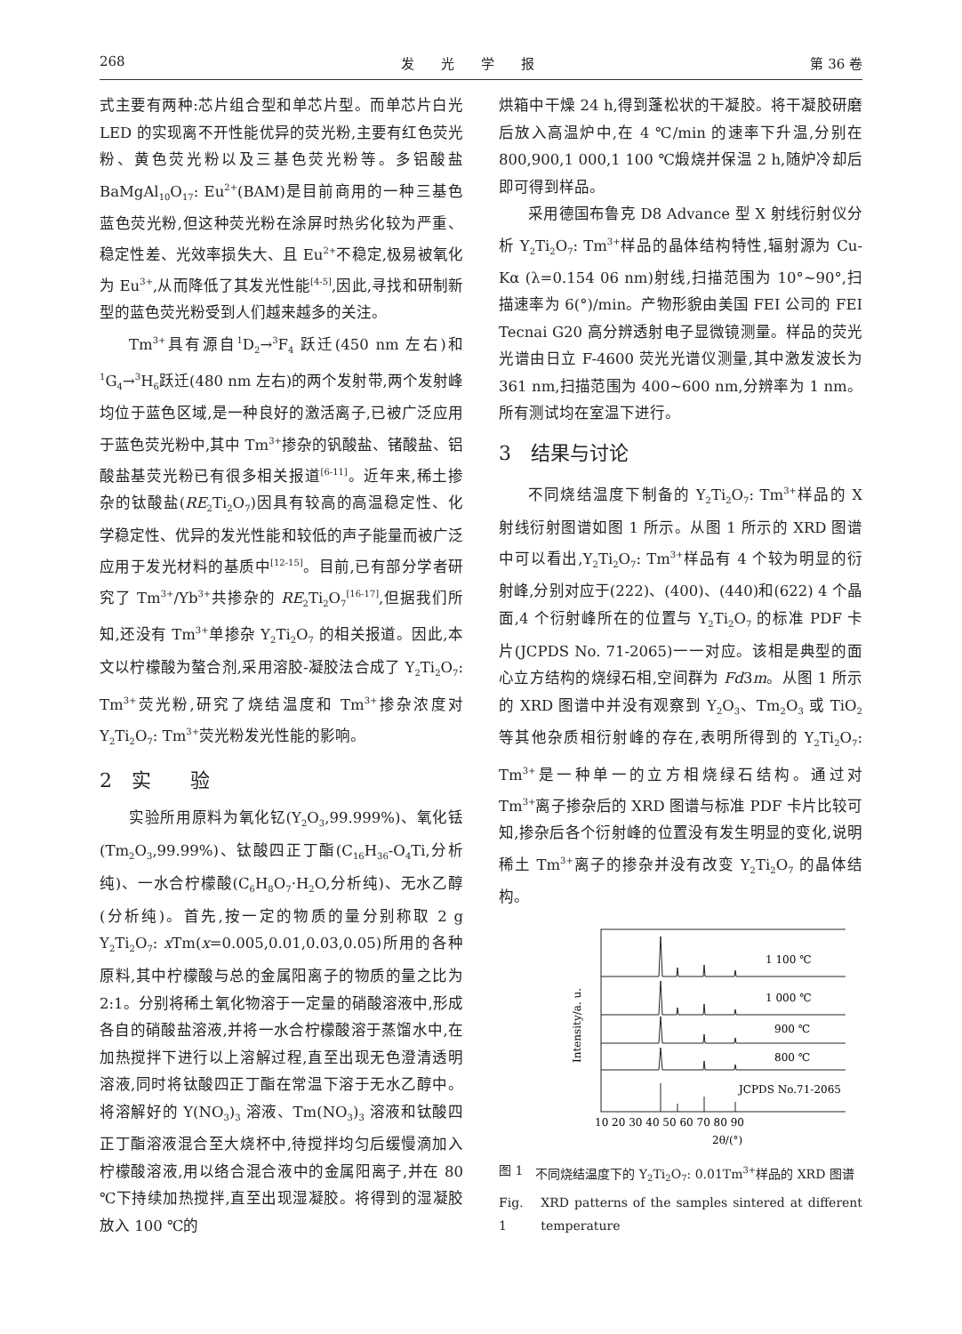268 发　　光　　学　　报 第 36 卷
式主要有两种:芯片组合型和单芯片型。而单芯片白光 LED 的实现离不开性能优异的荧光粉,主要有红色荧光粉、黄色荧光粉以及三基色荧光粉等。多铝酸盐 BaMgAl<sub>10</sub>O<sub>17</sub>: Eu<sup>2+</sup>(BAM)是目前商用的一种三基色蓝色荧光粉,但这种荧光粉在涂屏时热劣化较为严重、稳定性差、光效率损失大、且 Eu<sup>2+</sup>不稳定,极易被氧化为 Eu<sup>3+</sup>,从而降低了其发光性能<sup>[4-5]</sup>,因此,寻找和研制新型的蓝色荧光粉受到人们越来越多的关注。
Tm<sup>3+</sup>具有源自<sup>1</sup>D<sub>2</sub>→<sup>3</sup>F<sub>4</sub> 跃迁(450 nm 左右)和<sup>1</sup>G<sub>4</sub>→<sup>3</sup>H<sub>6</sub>跃迁(480 nm 左右)的两个发射带,两个发射峰均位于蓝色区域,是一种良好的激活离子,已被广泛应用于蓝色荧光粉中,其中 Tm<sup>3+</sup>掺杂的钒酸盐、锗酸盐、铝酸盐基荧光粉已有很多相关报道<sup>[6-11]</sup>。近年来,稀土掺杂的钛酸盐(RE<sub>2</sub>Ti<sub>2</sub>O<sub>7</sub>)因具有较高的高温稳定性、化学稳定性、优异的发光性能和较低的声子能量而被广泛应用于发光材料的基质中<sup>[12-15]</sup>。目前,已有部分学者研究了 Tm<sup>3+</sup>/Yb<sup>3+</sup>共掺杂的 RE<sub>2</sub>Ti<sub>2</sub>O<sub>7</sub><sup>[16-17]</sup>,但据我们所知,还没有 Tm<sup>3+</sup>单掺杂 Y<sub>2</sub>Ti<sub>2</sub>O<sub>7</sub> 的相关报道。因此,本文以柠檬酸为螯合剂,采用溶胶-凝胶法合成了 Y<sub>2</sub>Ti<sub>2</sub>O<sub>7</sub>: Tm<sup>3+</sup>荧光粉,研究了烧结温度和 Tm<sup>3+</sup>掺杂浓度对 Y<sub>2</sub>Ti<sub>2</sub>O<sub>7</sub>: Tm<sup>3+</sup>荧光粉发光性能的影响。
2　实　　验
实验所用原料为氧化钇(Y<sub>2</sub>O<sub>3</sub>,99.999%)、氧化铥(Tm<sub>2</sub>O<sub>3</sub>,99.99%)、钛酸四正丁酯(C<sub>16</sub>H<sub>36</sub>-O<sub>4</sub>Ti,分析纯)、一水合柠檬酸(C<sub>6</sub>H<sub>8</sub>O<sub>7</sub>·H<sub>2</sub>O,分析纯)、无水乙醇(分析纯)。首先,按一定的物质的量分别称取 2 g Y<sub>2</sub>Ti<sub>2</sub>O<sub>7</sub>: x Tm(x=0.005,0.01,0.03,0.05)所用的各种原料,其中柠檬酸与总的金属阳离子的物质的量之比为 2:1。分别将稀土氧化物溶于一定量的硝酸溶液中,形成各自的硝酸盐溶液,并将一水合柠檬酸溶于蒸馏水中,在加热搅拌下进行以上溶解过程,直至出现无色澄清透明溶液,同时将钛酸四正丁酯在常温下溶于无水乙醇中。将溶解好的 Y(NO<sub>3</sub>)<sub>3</sub> 溶液、Tm(NO<sub>3</sub>)<sub>3</sub> 溶液和钛酸四正丁酯溶液混合至大烧杯中,待搅拌均匀后缓慢滴加入柠檬酸溶液,用以络合混合液中的金属阳离子,并在 80 ℃下持续加热搅拌,直至出现湿凝胶。将得到的湿凝胶放入 100 ℃的
烘箱中干燥 24 h,得到蓬松状的干凝胶。将干凝胶研磨后放入高温炉中,在 4 ℃/min 的速率下升温,分别在 800,900,1 000,1 100 ℃煅烧并保温 2 h,随炉冷却后即可得到样品。
采用德国布鲁克 D8 Advance 型 X 射线衍射仪分析 Y<sub>2</sub>Ti<sub>2</sub>O<sub>7</sub>: Tm<sup>3+</sup>样品的晶体结构特性,辐射源为 Cu-Kα (λ=0.154 06 nm)射线,扫描范围为 10°~90°,扫描速率为 6(°)/min。产物形貌由美国 FEI 公司的 FEI Tecnai G20 高分辨透射电子显微镜测量。样品的荧光光谱由日立 F-4600 荧光光谱仪测量,其中激发波长为 361 nm,扫描范围为 400~600 nm,分辨率为 1 nm。所有测试均在室温下进行。
3　结果与讨论
不同烧结温度下制备的 Y<sub>2</sub>Ti<sub>2</sub>O<sub>7</sub>: Tm<sup>3+</sup>样品的 X 射线衍射图谱如图 1 所示。从图 1 所示的 XRD 图谱中可以看出,Y<sub>2</sub>Ti<sub>2</sub>O<sub>7</sub>: Tm<sup>3+</sup>样品有 4 个较为明显的衍射峰,分别对应于(222)、(400)、(440)和(622) 4 个晶面,4 个衍射峰所在的位置与 Y<sub>2</sub>Ti<sub>2</sub>O<sub>7</sub> 的标准 PDF 卡片(JCPDS No. 71-2065)一一对应。该相是典型的面心立方结构的烧绿石相,空间群为 Fd3m。从图 1 所示的 XRD 图谱中并没有观察到 Y<sub>2</sub>O<sub>3</sub>、Tm<sub>2</sub>O<sub>3</sub> 或 TiO<sub>2</sub> 等其他杂质相衍射峰的存在,表明所得到的 Y<sub>2</sub>Ti<sub>2</sub>O<sub>7</sub>: Tm<sup>3+</sup>是一种单一的立方相烧绿石结构。通过对 Tm<sup>3+</sup>离子掺杂后的 XRD 图谱与标准 PDF 卡片比较可知,掺杂后各个衍射峰的位置没有发生明显的变化,说明稀土 Tm<sup>3+</sup>离子的掺杂并没有改变 Y<sub>2</sub>Ti<sub>2</sub>O<sub>7</sub> 的晶体结构。
Intensity/a. u.
1 100 ℃
1 000 ℃
900 ℃
800 ℃
JCPDS No.71-2065
10 20 30 40 50 60 70 80 90
2θ/(°)
图 1 不同烧结温度下的 Y<sub>2</sub>Ti<sub>2</sub>O<sub>7</sub>: 0.01Tm<sup>3+</sup>样品的 XRD 图谱
Fig. 1 XRD patterns of the samples sintered at different temperature